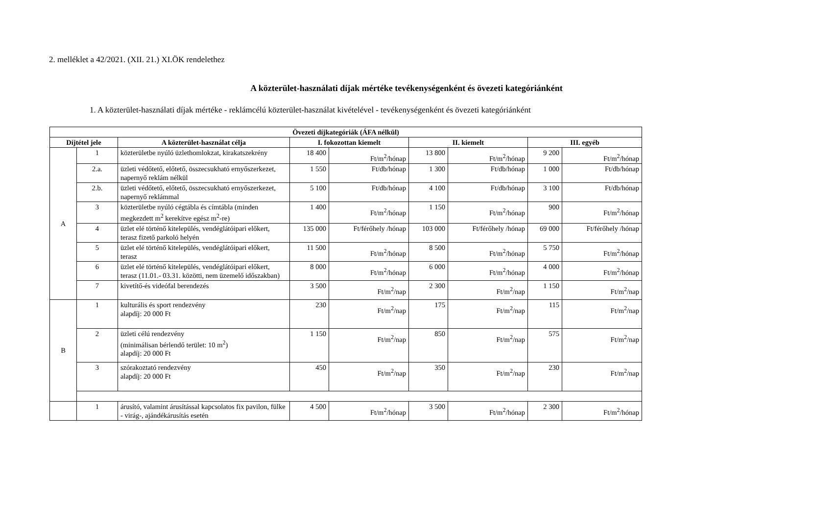2. melléklet a 42/2021. (XII. 21.) XI.ÖK rendelethez
A közterület-használati díjak mértéke tevékenységenként és övezeti kategóriánként
1. A közterület-használati díjak mértéke - reklámcélú közterület-használat kivételével - tevékenységenként és övezeti kategóriánként
| Övezeti díjkategóriák (ÁFA nélkül) | | | | | | | | |
| --- | --- | --- | --- | --- | --- | --- | --- | --- |
| Díjtétel jele | | A közterület-használat célja | I. fokozottan kiemelt | | II. kiemelt | | III. egyéb | |
| A | 1 | közterületbe nyúló üzlethomlokzat, kirakatszekrény | 18 400 | Ft/m<sup>2</sup>/hónap | 13 800 | Ft/m<sup>2</sup>/hónap | 9 200 | Ft/m<sup>2</sup>/hónap |
| | 2.a. | üzleti védőtető, előtető, összecsukható ernyőszerkezet, napernyő reklám nélkül | 1 550 | Ft/db/hónap | 1 300 | Ft/db/hónap | 1 000 | Ft/db/hónap |
| | 2.b. | üzleti védőtető, előtető, összecsukható ernyőszerkezet, napernyő reklámmal | 5 100 | Ft/db/hónap | 4 100 | Ft/db/hónap | 3 100 | Ft/db/hónap |
| | 3 | közterületbe nyúló cégtábla és címtábla (minden megkezdett m<sup>2</sup> kerekítve egész m<sup>2</sup>-re) | 1 400 | Ft/m<sup>2</sup>/hónap | 1 150 | Ft/m<sup>2</sup>/hónap | 900 | Ft/m<sup>2</sup>/hónap |
| | 4 | üzlet elé történő kitelepülés, vendéglátóipari előkert, terasz fizető parkoló helyén | 135 000 | Ft/férőhely /hónap | 103 000 | Ft/férőhely /hónap | 69 000 | Ft/férőhely /hónap |
| | 5 | üzlet elé történő kitelepülés, vendéglátóipari előkert, terasz | 11 500 | Ft/m<sup>2</sup>/hónap | 8 500 | Ft/m<sup>2</sup>/hónap | 5 750 | Ft/m<sup>2</sup>/hónap |
| | 6 | üzlet elé történő kitelepülés, vendéglátóipari előkert, terasz (11.01.- 03.31. közötti, nem üzemelő időszakban) | 8 000 | Ft/m<sup>2</sup>/hónap | 6 000 | Ft/m<sup>2</sup>/hónap | 4 000 | Ft/m<sup>2</sup>/hónap |
| | 7 | kivetítő-és videófal berendezés | 3 500 | Ft/m<sup>2</sup>/nap | 2 300 | Ft/m<sup>2</sup>/nap | 1 150 | Ft/m<sup>2</sup>/nap |
| B | 1 | kulturális és sport rendezvény alapdíj: 20 000 Ft | 230 | Ft/m<sup>2</sup>/nap | 175 | Ft/m<sup>2</sup>/nap | 115 | Ft/m<sup>2</sup>/nap |
| | 2 | üzleti célú rendezvény (minimálisan bérlendő terület: 10 m<sup>2</sup>) alapdíj: 20 000 Ft | 1 150 | Ft/m<sup>2</sup>/nap | 850 | Ft/m<sup>2</sup>/nap | 575 | Ft/m<sup>2</sup>/nap |
| | 3 | szórakoztató rendezvény alapdíj: 20 000 Ft | 450 | Ft/m<sup>2</sup>/nap | 350 | Ft/m<sup>2</sup>/nap | 230 | Ft/m<sup>2</sup>/nap |
| | 1 | árusító, valamint árusítással kapcsolatos fix pavilon, fülke - virág-, ajándékárusítás esetén | 4 500 | Ft/m<sup>2</sup>/hónap | 3 500 | Ft/m<sup>2</sup>/hónap | 2 300 | Ft/m<sup>2</sup>/hónap |